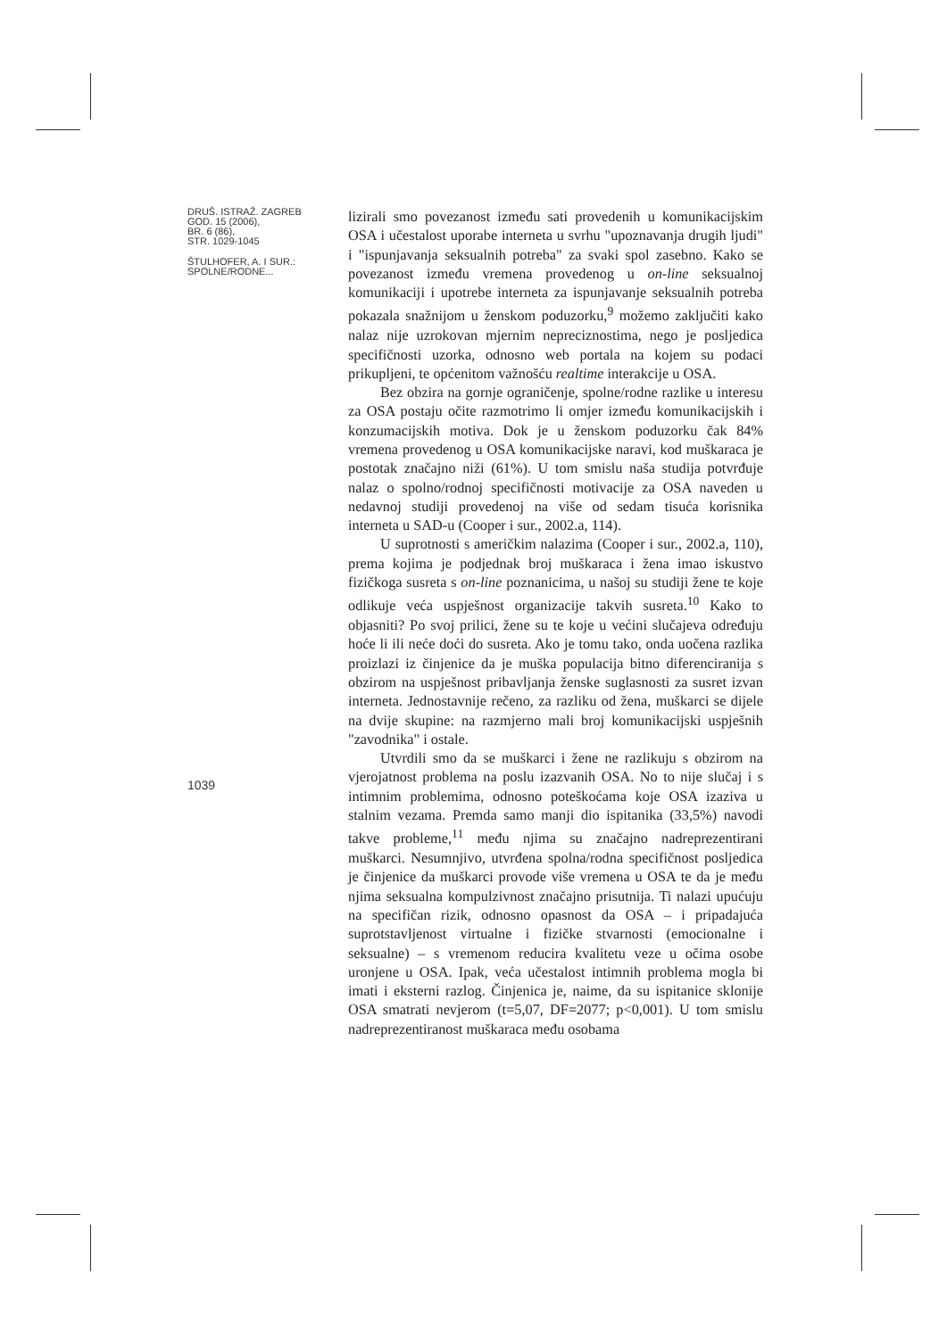DRUŠ. ISTRAŽ. ZAGREB
GOD. 15 (2006),
BR. 6 (86),
STR. 1029-1045
ŠTULHOFER, A. I SUR.:
SPOLNE/RODNE...
1039
lizirali smo povezanost između sati provedenih u komunikacijskim OSA i učestalost uporabe interneta u svrhu "upoznavanja drugih ljudi" i "ispunjavanja seksualnih potreba" za svaki spol zasebno. Kako se povezanost između vremena provedenog u on-line seksualnoj komunikaciji i upotrebe interneta za ispunjavanje seksualnih potreba pokazala snažnijom u ženskom poduzorku,<sup>9</sup> možemo zaključiti kako nalaz nije uzrokovan mjernim nepreciznostima, nego je posljedica specifičnosti uzorka, odnosno web portala na kojem su podaci prikupljeni, te općenitom važnošću realtime interakcije u OSA.
Bez obzira na gornje ograničenje, spolne/rodne razlike u interesu za OSA postaju očite razmotrimo li omjer između komunikacijskih i konzumacijskih motiva. Dok je u ženskom poduzorku čak 84% vremena provedenog u OSA komunikacijske naravi, kod muškaraca je postotak značajno niži (61%). U tom smislu naša studija potvrđuje nalaz o spolno/rodnoj specifičnosti motivacije za OSA naveden u nedavnoj studiji provedenoj na više od sedam tisuća korisnika interneta u SAD-u (Cooper i sur., 2002.a, 114).
U suprotnosti s američkim nalazima (Cooper i sur., 2002.a, 110), prema kojima je podjednak broj muškaraca i žena imao iskustvo fizičkoga susreta s on-line poznanicima, u našoj su studiji žene te koje odlikuje veća uspješnost organizacije takvih susreta.<sup>10</sup> Kako to objasniti? Po svoj prilici, žene su te koje u većini slučajeva određuju hoće li ili neće doći do susreta. Ako je tomu tako, onda uočena razlika proizlazi iz činjenice da je muška populacija bitno diferenciranija s obzirom na uspješnost pribavljanja ženske suglasnosti za susret izvan interneta. Jednostavnije rečeno, za razliku od žena, muškarci se dijele na dvije skupine: na razmjerno mali broj komunikacijski uspješnih "zavodnika" i ostale.
Utvrdili smo da se muškarci i žene ne razlikuju s obzirom na vjerojatnost problema na poslu izazvanih OSA. No to nije slučaj i s intimnim problemima, odnosno poteškoćama koje OSA izaziva u stalnim vezama. Premda samo manji dio ispitanika (33,5%) navodi takve probleme,<sup>11</sup> među njima su značajno nadreprezentirani muškarci. Nesumnjivo, utvrđena spolna/rodna specifičnost posljedica je činjenice da muškarci provode više vremena u OSA te da je među njima seksualna kompulzivnost značajno prisutnija. Ti nalazi upućuju na specifičan rizik, odnosno opasnost da OSA – i pripadajuća suprotstavljenost virtualne i fizičke stvarnosti (emocionalne i seksualne) – s vremenom reducira kvalitetu veze u očima osobe uronjene u OSA. Ipak, veća učestalost intimnih problema mogla bi imati i eksterni razlog. Činjenica je, naime, da su ispitanice sklonije OSA smatrati nevjerom (t=5,07, DF=2077; p<0,001). U tom smislu nadreprezentiranost muškaraca među osobama